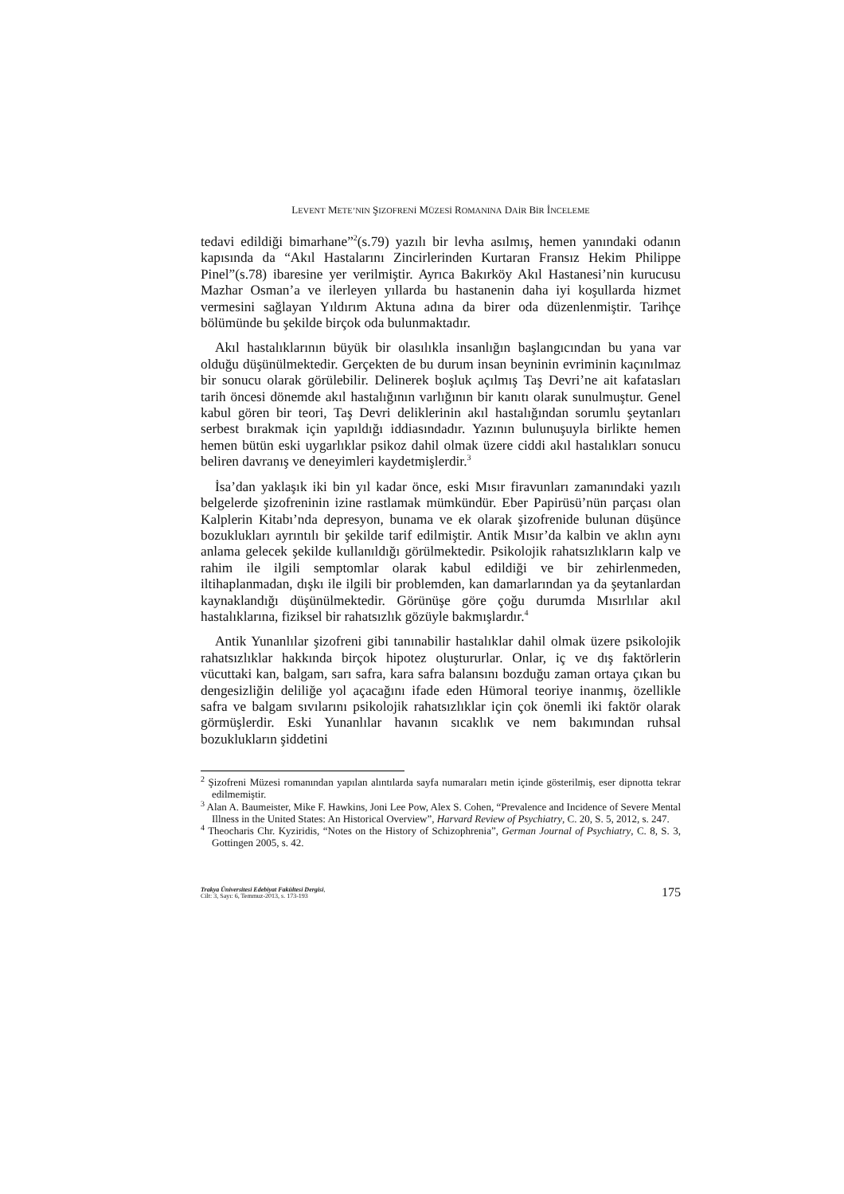LEVENT METE’NIN ŞIZOFRENİ MÜZESİ ROMANINA DAİR BİR İNCELEME
tedavi edildiği bimarhane”<sup>2</sup>(s.79) yazılı bir levha asılmış, hemen yanındaki odanın kapısında da “Akıl Hastalarını Zincirlerinden Kurtaran Fransız Hekim Philippe Pinel”(s.78) ibaresine yer verilmiştir. Ayrıca Bakırköy Akıl Hastanesi’nin kurucusu Mazhar Osman’a ve ilerleyen yıllarda bu hastanenin daha iyi koşullarda hizmet vermesini sağlayan Yıldırım Aktuna adına da birer oda düzenlenmiştir. Tarihçe bölümünde bu şekilde birçok oda bulunmaktadır.
Akıl hastalıklarının büyük bir olasılıkla insanlığın başlangıcından bu yana var olduğu düşünülmektedir. Gerçekten de bu durum insan beyninin evriminin kaçınılmaz bir sonucu olarak görülebilir. Delinerek boşluk açılmış Taş Devri’ne ait kafatasları tarih öncesi dönemde akıl hastalığının varlığının bir kanıtı olarak sunulmuştur. Genel kabul gören bir teori, Taş Devri deliklerinin akıl hastalığından sorumlu şeytanları serbest bırakmak için yapıldığı iddiasındadır. Yazının bulunuşuyla birlikte hemen hemen bütün eski uygarlıklar psikoz dahil olmak üzere ciddi akıl hastalıkları sonucu beliren davranış ve deneyimleri kaydetmişlerdir.<sup>3</sup>
İsa’dan yaklaşık iki bin yıl kadar önce, eski Mısır firavunları zamanındaki yazılı belgelerde şizofreninin izine rastlamak mümkündür. Eber Papirüsü’nün parçası olan Kalplerin Kitabı’nda depresyon, bunama ve ek olarak şizofrenide bulunan düşünce bozuklukları ayrıntılı bir şekilde tarif edilmiştir. Antik Mısır’da kalbin ve aklın aynı anlama gelecek şekilde kullanıldığı görülmektedir. Psikolojik rahatsızlıkların kalp ve rahim ile ilgili semptomlar olarak kabul edildiği ve bir zehirlenmeden, iltihaplanmadan, dışkı ile ilgili bir problemden, kan damarlarından ya da şeytanlardan kaynaklandığı düşünülmektedir. Görünüşe göre çoğu durumda Mısırlılar akıl hastalıklarına, fiziksel bir rahatsızlık gözüyle bakmışlardır.<sup>4</sup>
Antik Yunanlılar şizofreni gibi tanınabilir hastalıklar dahil olmak üzere psikolojik rahatsızlıklar hakkında birçok hipotez oluştururlar. Onlar, iç ve dış faktörlerin vücuttaki kan, balgam, sarı safra, kara safra balansını bozduğu zaman ortaya çıkan bu dengesizliğin deliliğe yol açacağını ifade eden Hümoral teoriye inanmış, özellikle safra ve balgam sıvılarını psikolojik rahatsızlıklar için çok önemli iki faktör olarak görmüşlerdir. Eski Yunanlılar havanın sıcaklık ve nem bakımından ruhsal bozuklukların şiddetini
<sup>2</sup> Şizofreni Müzesi romanından yapılan alıntılarda sayfa numaraları metin içinde gösterilmiş, eser dipnotta tekrar edilmemiştir.
<sup>3</sup> Alan A. Baumeister, Mike F. Hawkins, Joni Lee Pow, Alex S. Cohen, “Prevalence and Incidence of Severe Mental Illness in the United States: An Historical Overview”, Harvard Review of Psychiatry, C. 20, S. 5, 2012, s. 247.
<sup>4</sup> Theocharis Chr. Kyziridis, “Notes on the History of Schizophrenia”, German Journal of Psychiatry, C. 8, S. 3, Gottingen 2005, s. 42.
Trakya Üniversitesi Edebiyat Fakültesi Dergisi,
Cilt: 3, Sayı: 6, Temmuz-2013, s. 173-193
175